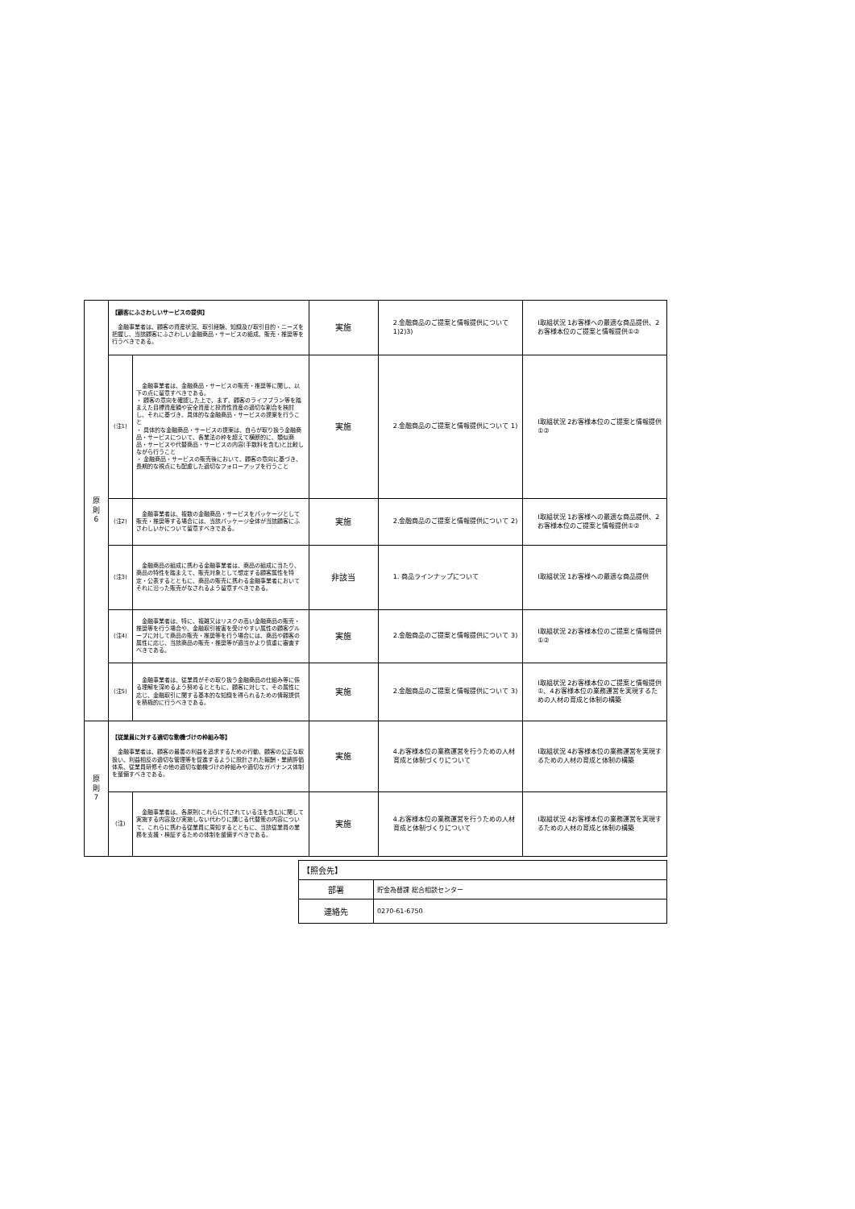| 原 則 6 | 【顧客にふさわしいサービスの提供】 金融事業者は、顧客の資産状況、取引経験、知識及び取引目的・ニーズを把握し、当該顧客にふさわしい金融商品・サービスの組成、販売・推奨等を行うべきである。 | | 実施 | 2.金融商品のご提案と情報提供について 1)2)3) | Ⅰ取組状況 1お客様への最適な商品提供、2お客様本位のご提案と情報提供①② |
| | (注1) | 金融事業者は、金融商品・サービスの販売・推奨等に関し、以下の点に留意すべきである。 ・ 顧客の意向を確認した上で、まず、顧客のライフプラン等を踏まえた目標資産額や安全資産と投資性資産の適切な割合を検討し、それに基づき、具体的な金融商品・サービスの提案を行うこと ・ 具体的な金融商品・サービスの提案は、自らが取り扱う金融商品・サービスについて、各業法の枠を超えて横断的に、類似商品・サービスや代替商品・サービスの内容(手数料を含む)と比較しながら行うこと ・ 金融商品・サービスの販売後において、顧客の意向に基づき、長期的な視点にも配慮した適切なフォローアップを行うこと | 実施 | 2.金融商品のご提案と情報提供について 1) | Ⅰ取組状況 2お客様本位のご提案と情報提供①② |
| | (注2) | 金融事業者は、複数の金融商品・サービスをパッケージとして販売・推奨等する場合には、当該パッケージ全体が当該顧客にふさわしいかについて留意すべきである。 | 実施 | 2.金融商品のご提案と情報提供について 2) | Ⅰ取組状況 1お客様への最適な商品提供、2お客様本位のご提案と情報提供①② |
| | (注3) | 金融商品の組成に携わる金融事業者は、商品の組成に当たり、商品の特性を踏まえて、販売対象として想定する顧客属性を特定・公表するとともに、商品の販売に携わる金融事業者においてそれに沿った販売がなされるよう留意すべきである。 | 非該当 | 1. 商品ラインナップについて | Ⅰ取組状況 1お客様への最適な商品提供 |
| | (注4) | 金融事業者は、特に、複雑又はリスクの高い金融商品の販売・推奨等を行う場合や、金融取引被害を受けやすい属性の顧客グループに対して商品の販売・推奨等を行う場合には、商品や顧客の属性に応じ、当該商品の販売・推奨等が適当かより慎重に審査すべきである。 | 実施 | 2.金融商品のご提案と情報提供について 3) | Ⅰ取組状況 2お客様本位のご提案と情報提供①② |
| | (注5) | 金融事業者は、従業員がその取り扱う金融商品の仕組み等に係る理解を深めるよう努めるとともに、顧客に対して、その属性に応じ、金融取引に関する基本的な知識を得られるための情報提供を積極的に行うべきである。 | 実施 | 2.金融商品のご提案と情報提供について 3) | Ⅰ取組状況 2お客様本位のご提案と情報提供①、4お客様本位の業務運営を実現するための人材の育成と体制の構築 |
| 原 則 7 | 【従業員に対する適切な動機づけの枠組み等】 金融事業者は、顧客の最善の利益を追求するための行動、顧客の公正な取扱い、利益相反の適切な管理等を促進するように設計された報酬・業績評価体系、従業員研修その他の適切な動機づけの枠組みや適切なガバナンス体制を整備すべきである。 | | 実施 | 4.お客様本位の業務運営を行うための人材育成と体制づくりについて | Ⅰ取組状況 4お客様本位の業務運営を実現するための人材の育成と体制の構築 |
| | (注) | 金融事業者は、各原則(これらに付されている注を含む)に関して実施する内容及び実施しない代わりに講じる代替策の内容について、これらに携わる従業員に周知するとともに、当該従業員の業務を支援・検証するための体制を整備すべきである。 | 実施 | 4.お客様本位の業務運営を行うための人材育成と体制づくりについて | Ⅰ取組状況 4お客様本位の業務運営を実現するための人材の育成と体制の構築 |
| 【照会先】 | |
| 部署 | 貯金為替課 総合相談センター |
| 連絡先 | 0270-61-6750 |